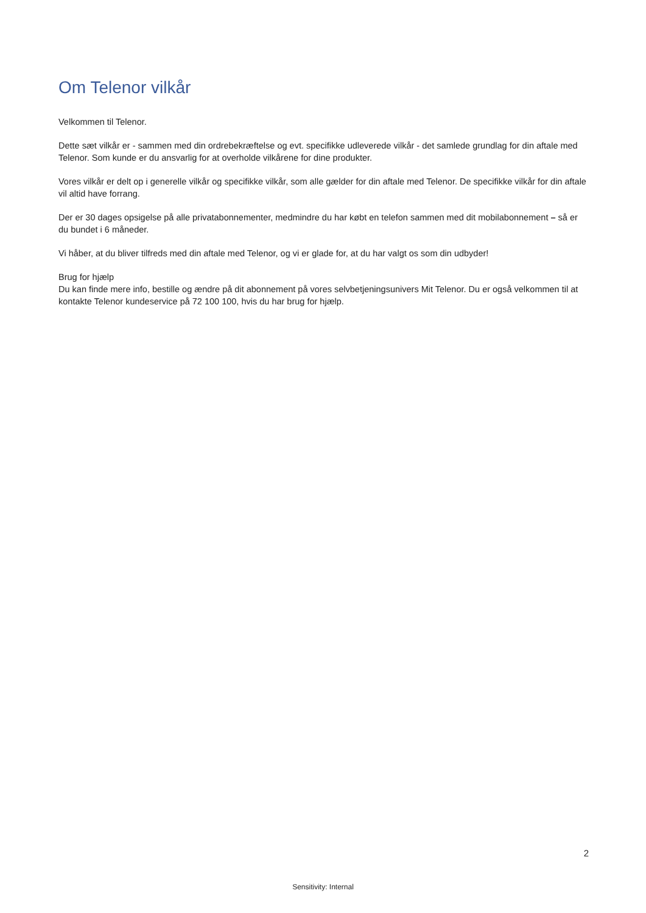Om Telenor vilkår
Velkommen til Telenor.
Dette sæt vilkår er - sammen med din ordrebekræftelse og evt. specifikke udleverede vilkår - det samlede grundlag for din aftale med Telenor. Som kunde er du ansvarlig for at overholde vilkårene for dine produkter.
Vores vilkår er delt op i generelle vilkår og specifikke vilkår, som alle gælder for din aftale med Telenor. De specifikke vilkår for din aftale vil altid have forrang.
Der er 30 dages opsigelse på alle privatabonnementer, medmindre du har købt en telefon sammen med dit mobilabonnement – så er du bundet i 6 måneder.
Vi håber, at du bliver tilfreds med din aftale med Telenor, og vi er glade for, at du har valgt os som din udbyder!
Brug for hjælp
Du kan finde mere info, bestille og ændre på dit abonnement på vores selvbetjeningsunivers Mit Telenor. Du er også velkommen til at kontakte Telenor kundeservice på 72 100 100, hvis du har brug for hjælp.
2
Sensitivity: Internal